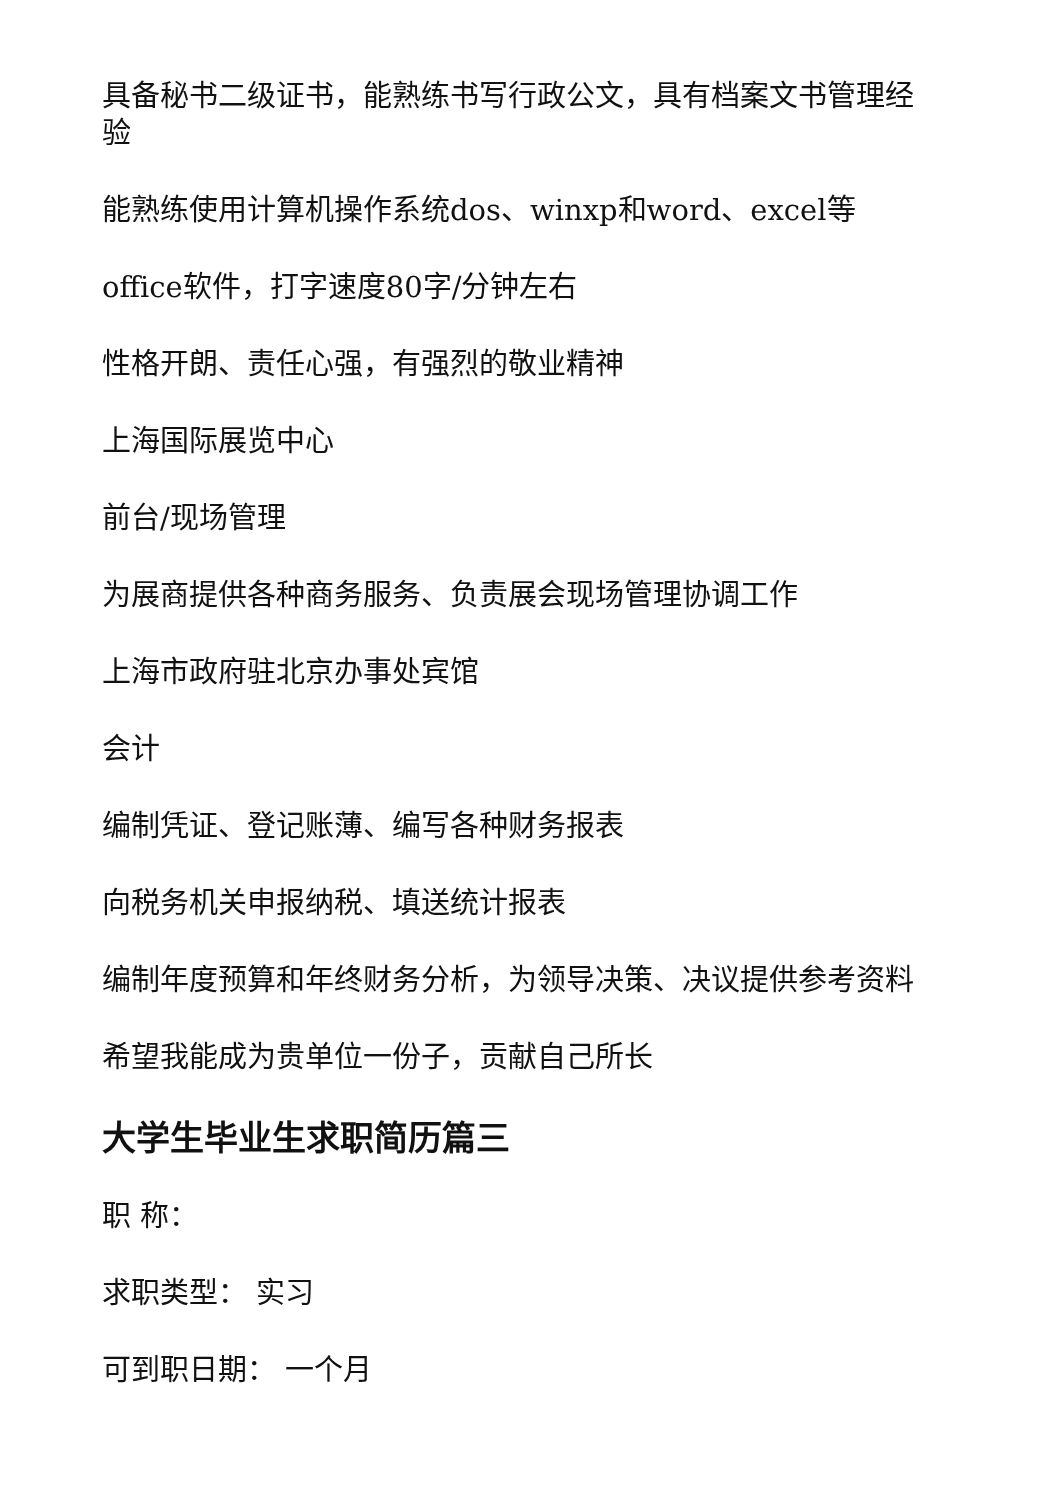具备秘书二级证书，能熟练书写行政公文，具有档案文书管理经验
能熟练使用计算机操作系统dos、winxp和word、excel等
office软件，打字速度80字/分钟左右
性格开朗、责任心强，有强烈的敬业精神
上海国际展览中心
前台/现场管理
为展商提供各种商务服务、负责展会现场管理协调工作
上海市政府驻北京办事处宾馆
会计
编制凭证、登记账薄、编写各种财务报表
向税务机关申报纳税、填送统计报表
编制年度预算和年终财务分析，为领导决策、决议提供参考资料
希望我能成为贵单位一份子，贡献自己所长
大学生毕业生求职简历篇三
职 称：
求职类型： 实习
可到职日期： 一个月